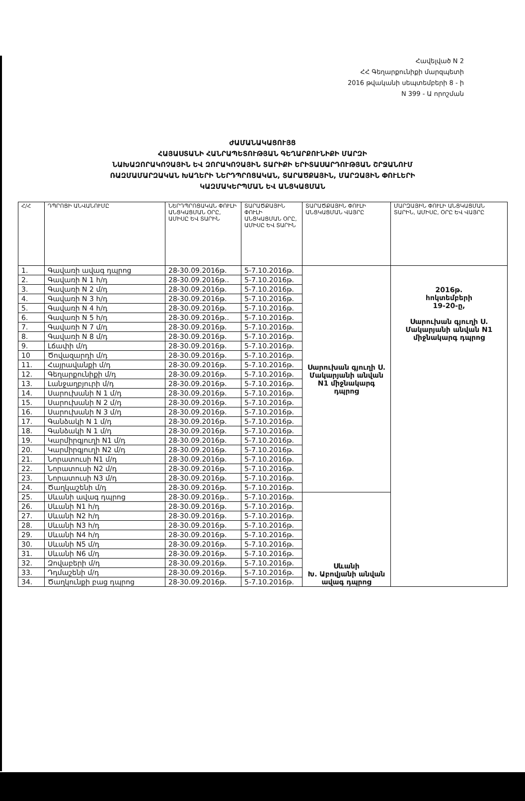Հավելված N 2
ՀՀ Գեղարքունիքի մարզպետի
2016 թվականի սեպտեմբերի 8 - ի
N 399 - Ա որոշման
ԺԱՄԱՆԱԿԱՑՈՒՅՑ
ՀԱՅԱՍՏԱՆԻ ՀԱՆՐԱՊԵՏՈՒԹՅԱՆ ԳԵՂԱՐՔՈՒՆԻՔԻ ՄԱՐԶԻ
ՆԱԽԱԶՈՐԱԿՈՉԱՅԻՆ ԵՎ ԶՈՐԱԿՈՉԱՅԻՆ ՏԱՐԻՔԻ ԵՐԻՏԱՍԱՐԴՈՒԹՅԱՆ ՇՐՋԱՆՈՒՄ
ՌԱԶՄԱՄԱՐԶԱԿԱՆ ԽԱՂԵՐԻ ՆԵՐԴՊՐՈՑԱԿԱՆ, ՏԱՐԱԾՔԱՅԻՆ, ՄԱՐԶԱՅԻՆ ՓՈՒԼԵՐԻ
ԿԱԶՄԱԿԵՐՊՄԱՆ ԵՎ ԱՆՑԿԱՑՄԱՆ
| Հ/Հ | ԴՊՐՈՑԻ ԱՆՎԱՆՈՒՄԸ | ՆԵՐԴՊՐՈՑԱԿԱՆ ՓՈՒԼԻ ԱՆՑԿԱՑՄԱՆ ՕՐԸ, ԱՄԻՍԸ ԵՎ ՏԱՐԻՆ | ՏԱՐԱԾՔԱՅԻՆ ՓՈՒԼԻ ԱՆՑԿԱՑՄԱՆ ՕՐԸ, ԱՄԻՍԸ ԵՎ ՏԱՐԻՆ | ՏԱՐԱԾՔԱՅԻՆ ՓՈՒԼԻ ԱՆՑԿԱՑՄԱՆ ՎԱՅՐԸ | ՄԱՐԶԱՅԻՆ ՓՈՒԼԻ ԱՆՑԿԱՑՄԱՆ ՏԱՐԻՆ, ԱՄԻՍԸ, ՕՐԸ ԵՎ ՎԱՅՐԸ |
| --- | --- | --- | --- | --- | --- |
| 1. | Գավառի ավագ դպրոց | 28-30.09.2016թ. | 5-7.10.2016թ. | Սարուխան գյուղի Ս. Մակարյանի անվան N1 միջնակարգ դպրոց | 2016թ. հոկտեմբերի 19-20-ը, Սարուխան գյուղի Ս. Մակարյանի անվան N1 միջնակարգ դպրոց |
| 2. | Գավառի N 1 հ/դ | 28-30.09.2016թ.. | 5-7.10.2016թ. | | |
| 3. | Գավառի N 2 մ/դ | 28-30.09.2016թ. | 5-7.10.2016թ. | | |
| 4. | Գավառի N 3 հ/դ | 28-30.09.2016թ. | 5-7.10.2016թ. | | |
| 5. | Գավառի N 4 հ/դ | 28-30.09.2016թ. | 5-7.10.2016թ. | | |
| 6. | Գավառի N 5 հ/դ | 28-30.09.2016թ.. | 5-7.10.2016թ. | | |
| 7. | Գավառի N 7 մ/դ | 28-30.09.2016թ. | 5-7.10.2016թ. | | |
| 8. | Գավառի N 8 մ/դ | 28-30.09.2016թ. | 5-7.10.2016թ. | | |
| 9. | Լճափի մ/դ | 28-30.09.2016թ. | 5-7.10.2016թ. | | |
| 10 | Ծովազարդի մ/դ | 28-30.09.2016թ. | 5-7.10.2016թ. | | |
| 11. | Հայրավանքի մ/դ | 28-30.09.2016թ. | 5-7.10.2016թ. | | |
| 12. | Գեղարքունիքի մ/դ | 28-30.09.2016թ. | 5-7.10.2016թ. | | |
| 13. | Լանջաղբյուրի մ/դ | 28-30.09.2016թ. | 5-7.10.2016թ. | | |
| 14. | Սարուխանի N 1 մ/դ | 28-30.09.2016թ. | 5-7.10.2016թ. | | |
| 15. | Սարուխանի N 2 մ/դ | 28-30.09.2016թ. | 5-7.10.2016թ. | | |
| 16. | Սարուխանի N 3 մ/դ | 28-30.09.2016թ. | 5-7.10.2016թ. | | |
| 17. | Գանձակի N 1 մ/դ | 28-30.09.2016թ. | 5-7.10.2016թ. | | |
| 18. | Գանձակի N 1 մ/դ | 28-30.09.2016թ. | 5-7.10.2016թ. | | |
| 19. | Կարմիրգյուղի N1 մ/դ | 28-30.09.2016թ. | 5-7.10.2016թ. | | |
| 20. | Կարմիրգյուղի N2 մ/դ | 28-30.09.2016թ. | 5-7.10.2016թ. | | |
| 21. | Նորատուսի N1 մ/դ | 28-30.09.2016թ. | 5-7.10.2016թ. | | |
| 22. | Նորատուսի N2 մ/դ | 28-30.09.2016թ. | 5-7.10.2016թ. | | |
| 23. | Նորատուսի N3 մ/դ | 28-30.09.2016թ. | 5-7.10.2016թ. | | |
| 24. | Ծաղկաշենի մ/դ | 28-30.09.2016թ. | 5-7.10.2016թ. | | |
| 25. | Սևանի ավագ դպրոց | 28-30.09.2016թ.. | 5-7.10.2016թ. | Սևանի Խ. Աբովյանի անվան ավագ դպրոց | |
| 26. | Սևանի N1 հ/դ | 28-30.09.2016թ. | 5-7.10.2016թ. | | |
| 27. | Սևանի N2 հ/դ | 28-30.09.2016թ. | 5-7.10.2016թ. | | |
| 28. | Սևանի N3 հ/դ | 28-30.09.2016թ. | 5-7.10.2016թ. | | |
| 29. | Սևանի N4 հ/դ | 28-30.09.2016թ. | 5-7.10.2016թ. | | |
| 30. | Սևանի N5 մ/դ | 28-30.09.2016թ. | 5-7.10.2016թ. | | |
| 31. | Սևանի N6 մ/դ | 28-30.09.2016թ. | 5-7.10.2016թ. | | |
| 32. | Զովաբերի մ/դ | 28-30.09.2016թ. | 5-7.10.2016թ. | | |
| 33. | Դդմաշենի մ/դ | 28-30.09.2016թ. | 5-7.10.2016թ. | | |
| 34. | Ծաղկունքի բաց դպրոց | 28-30.09.2016թ. | 5-7.10.2016թ. | | |